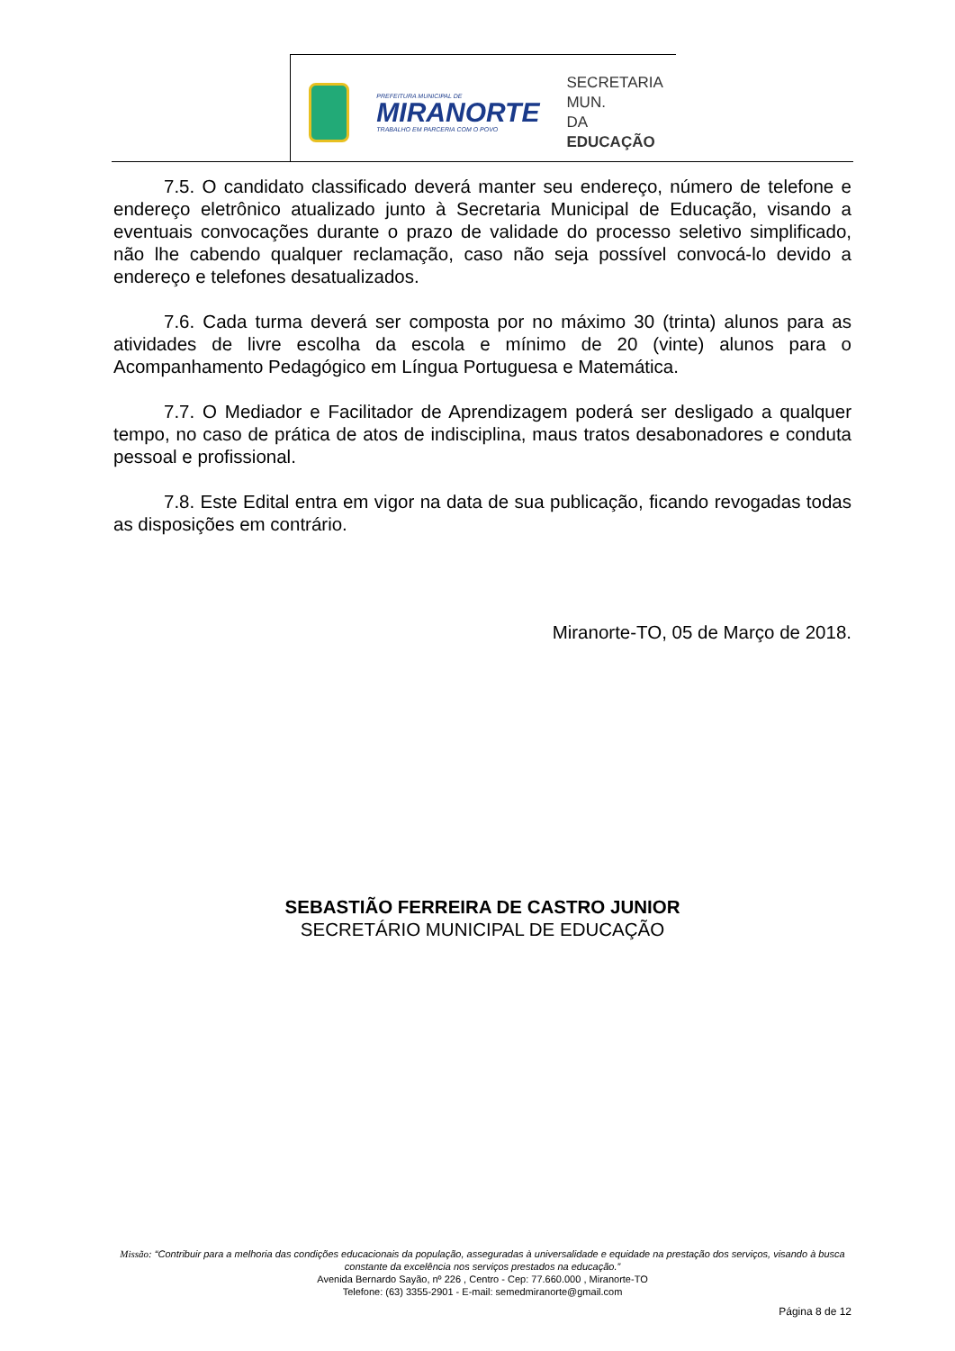PREFEITURA MUNICIPAL DE
MIRANORTE
TRABALHO EM PARCERIA COM O POVO
SECRETARIA MUN.
DA EDUCAÇÃO
7.5. O candidato classificado deverá manter seu endereço, número de telefone e endereço eletrônico atualizado junto à Secretaria Municipal de Educação, visando a eventuais convocações durante o prazo de validade do processo seletivo simplificado, não lhe cabendo qualquer reclamação, caso não seja possível convocá-lo devido a endereço e telefones desatualizados.
7.6. Cada turma deverá ser composta por no máximo 30 (trinta) alunos para as atividades de livre escolha da escola e mínimo de 20 (vinte) alunos para o Acompanhamento Pedagógico em Língua Portuguesa e Matemática.
7.7. O Mediador e Facilitador de Aprendizagem poderá ser desligado a qualquer tempo, no caso de prática de atos de indisciplina, maus tratos desabonadores e conduta pessoal e profissional.
7.8. Este Edital entra em vigor na data de sua publicação, ficando revogadas todas as disposições em contrário.
Miranorte-TO, 05 de Março de 2018.
SEBASTIÃO FERREIRA DE CASTRO JUNIOR
SECRETÁRIO MUNICIPAL DE EDUCAÇÃO
Missão: “Contribuir para a melhoria das condições educacionais da população, asseguradas à universalidade e equidade na prestação dos serviços, visando à busca constante da excelência nos serviços prestados na educação.”
Avenida Bernardo Sayão, nº 226 , Centro - Cep: 77.660.000 , Miranorte-TO
Telefone: (63) 3355-2901 - E-mail: semedmiranorte@gmail.com
Página 8 de 12